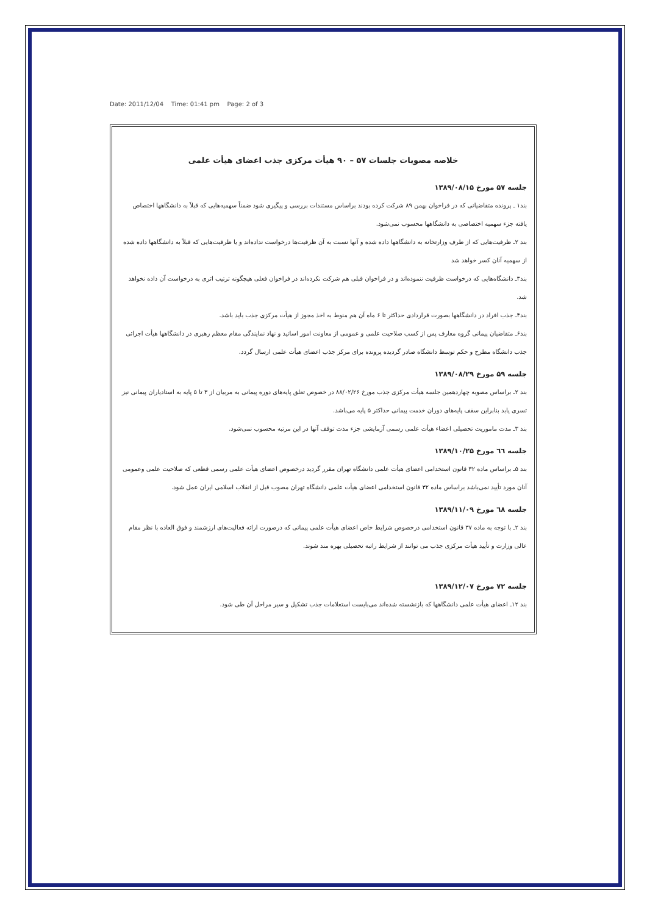Date: 2011/12/04 Time: 01:41 pm Page: 2 of 3
خلاصه مصوبات جلسات ۵۷ – ۹۰ هیأت مرکزی جذب اعضای هیأت علمی
جلسه ۵۷ مورخ ۱۳۸۹/۰۸/۱۵
بند۱ ـ پرونده متقاضیانی که در فراخوان بهمن ۸۹ شرکت کرده بودند براساس مستندات بررسی و پیگیری شود ضمناً سهمیه‌هایی که قبلاً به دانشگاهها اختصاص یافته جزء سهمیه اختصاصی به دانشگاهها محسوب نمی‌شود.
بند ۲ـ ظرفیت‌هایی که از طرف وزارتخانه به دانشگاهها داده شده و آنها نسبت به آن ظرفیت‌ها درخواست نداده‌اند و یا ظرفیت‌هایی که قبلاً به دانشگاهها داده شده از سهمیه آنان کسر خواهد شد
بند۳ـ دانشگاه‌هایی که درخواست ظرفیت ننموده‌اند و در فراخوان قبلی هم شرکت نکرده‌اند در فراخوان فعلی هیچگونه ترتیب اثری به درخواست آن داده نخواهد شد.
بند۴ـ جذب افراد در دانشگاهها بصورت قراردادی حداکثر تا ۶ ماه آن هم منوط به اخذ مجوز از هیأت مرکزی جذب باید باشد.
بند۶ـ متقاضیان پیمانی گروه معارف پس از کسب صلاحیت علمی و عمومی از معاونت امور اساتید و نهاد نمایندگی مقام معظم رهبری در دانشگاهها هیأت اجرائی جذب دانشگاه مطرح و حکم توسط دانشگاه صادر گردیده پرونده برای مرکز جذب اعضای هیأت علمی ارسال گردد.
جلسه ۵۹ مورخ ۱۳۸۹/۰۸/۲۹
بند ۲ـ براساس مصوبه چهاردهمین جلسه هیأت مرکزی جذب مورخ ۸۸/۰۲/۲۶ در خصوص تعلق پایه‌های دوره پیمانی به مربیان از ۳ تا ۵ پایه به استادیاران پیمانی نیز تسری یابد بنابراین سقف پایه‌های دوران خدمت پیمانی حداکثر ۵ پایه می‌باشد.
بند ۳ـ مدت ماموریت تحصیلی اعضاء هیأت علمی رسمی آزمایشی جزء مدت توقف آنها در این مرتبه محسوب نمی‌شود.
جلسه ٦٦ مورخ ۱۳۸۹/۱۰/۲۵
بند ۵ـ براساس ماده ۳۲ قانون استخدامی اعضای هیأت علمی دانشگاه تهران مقرر گردید درخصوص اعضای هیأت علمی رسمی قطعی که صلاحیت علمی وعمومی آنان مورد تأیید نمی‌باشد براساس ماده ۳۲ قانون استخدامی اعضای هیأت علمی دانشگاه تهران مصوب قبل از انقلاب اسلامی ایران عمل شود.
جلسه ٦٨ مورخ ۱۳۸۹/۱۱/۰۹
بند ۲ـ با توجه به ماده ۳۷ قانون استخدامی درخصوص شرایط خاص اعضای هیأت علمی پیمانی که درصورت ارائه فعالیت‌های ارزشمند و فوق العاده با نظر مقام عالی وزارت و تأیید هیأت مرکزی جذب می توانند از شرایط راتبه تحصیلی بهره مند شوند.
جلسه ۷۲ مورخ ۱۳۸۹/۱۲/۰۷
بند ۱۲ـ اعضای هیأت علمی دانشگاهها که بازنشسته شده‌اند می‌بایست استعلامات جذب تشکیل و سیر مراحل آن طی شود.